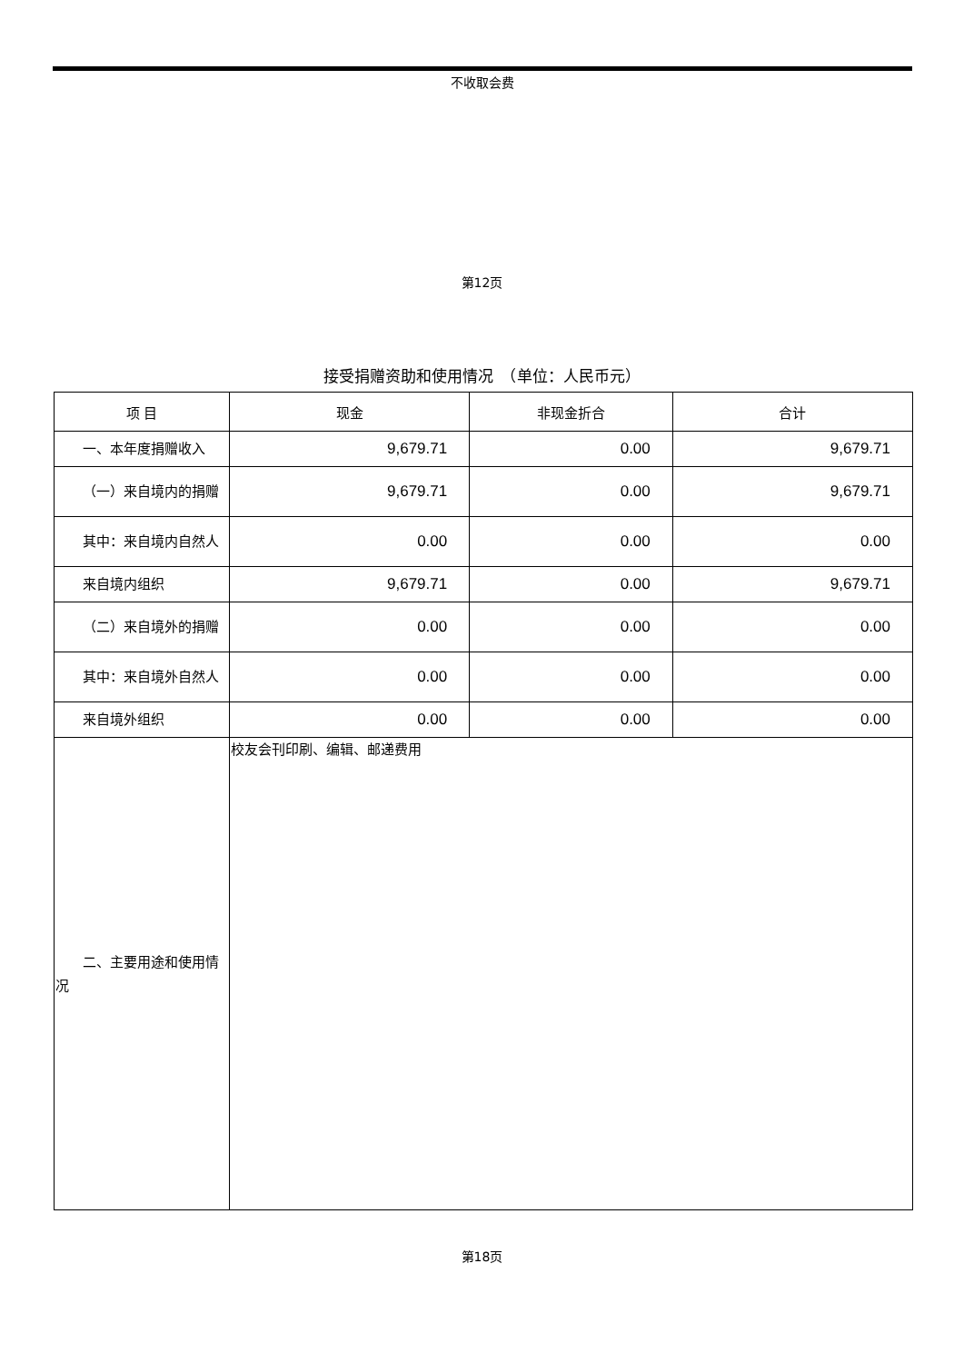不收取会费
第12页
接受捐赠资助和使用情况　（单位：人民币元）
| 项 目 | 现金 | 非现金折合 | 合计 |
| --- | --- | --- | --- |
| 一、本年度捐赠收入 | 9,679.71 | 0.00 | 9,679.71 |
| （一）来自境内的捐赠 | 9,679.71 | 0.00 | 9,679.71 |
| 其中：来自境内自然人 | 0.00 | 0.00 | 0.00 |
| 来自境内组织 | 9,679.71 | 0.00 | 9,679.71 |
| （二）来自境外的捐赠 | 0.00 | 0.00 | 0.00 |
| 其中：来自境外自然人 | 0.00 | 0.00 | 0.00 |
| 来自境外组织 | 0.00 | 0.00 | 0.00 |
| 二、主要用途和使用情况 | 校友会刊印刷、编辑、邮递费用 | | |
第18页